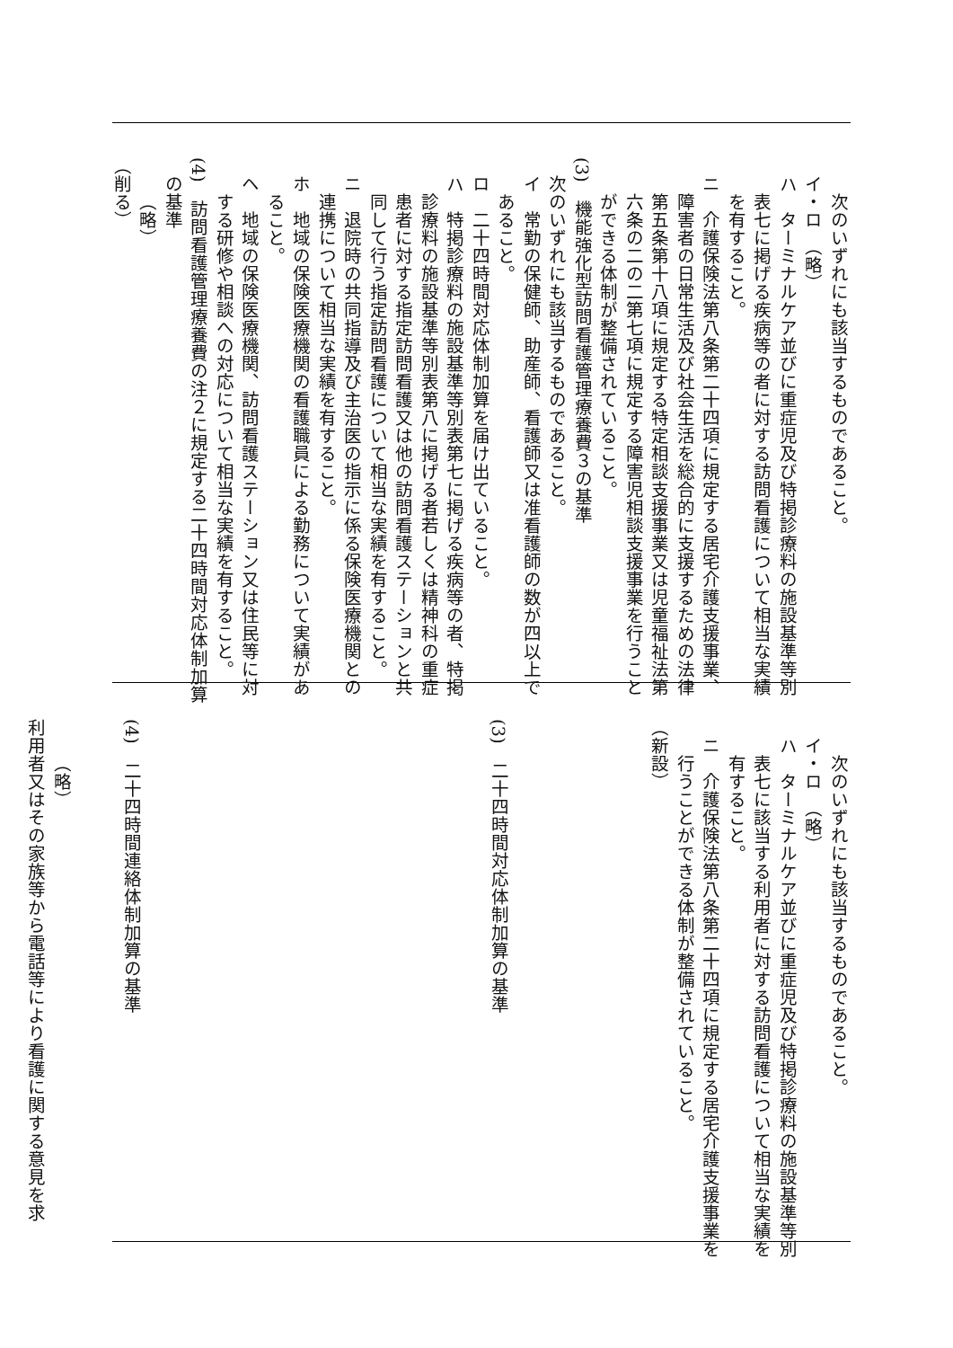次のいずれにも該当するものであること。
イ・ロ　（略）
ハ　ターミナルケア並びに重症児及び特掲診療料の施設基準等別
表七に掲げる疾病等の者に対する訪問看護について相当な実績
を有すること。
ニ　介護保険法第八条第二十四項に規定する居宅介護支援事業、
障害者の日常生活及び社会生活を総合的に支援するための法律
第五条第十八項に規定する特定相談支援事業又は児童福祉法第
六条の二の二第七項に規定する障害児相談支援事業を行うこと
ができる体制が整備されていること。
(3)　機能強化型訪問看護管理療養費３の基準
次のいずれにも該当するものであること。
イ　常勤の保健師、助産師、看護師又は准看護師の数が四以上で
あること。
ロ　二十四時間対応体制加算を届け出ていること。
ハ　特掲診療料の施設基準等別表第七に掲げる疾病等の者、特掲
診療料の施設基準等別表第八に掲げる者若しくは精神科の重症
患者に対する指定訪問看護又は他の訪問看護ステーションと共
同して行う指定訪問看護について相当な実績を有すること。
ニ　退院時の共同指導及び主治医の指示に係る保険医療機関との
連携について相当な実績を有すること。
ホ　地域の保険医療機関の看護職員による勤務について実績があ
ること。
ヘ　地域の保険医療機関、訪問看護ステーション又は住民等に対
する研修や相談への対応について相当な実績を有すること。
(4)　訪問看護管理療養費の注２に規定する二十四時間対応体制加算
の基準
（略）
（削る）
次のいずれにも該当するものであること。
イ・ロ　（略）
ハ　ターミナルケア並びに重症児及び特掲診療料の施設基準等別
表七に該当する利用者に対する訪問看護について相当な実績を
有すること。
ニ　介護保険法第八条第二十四項に規定する居宅介護支援事業を
行うことができる体制が整備されていること。
（新設）
(3)　二十四時間対応体制加算の基準
(4)　二十四時間連絡体制加算の基準
（略）
利用者又はその家族等から電話等により看護に関する意見を求